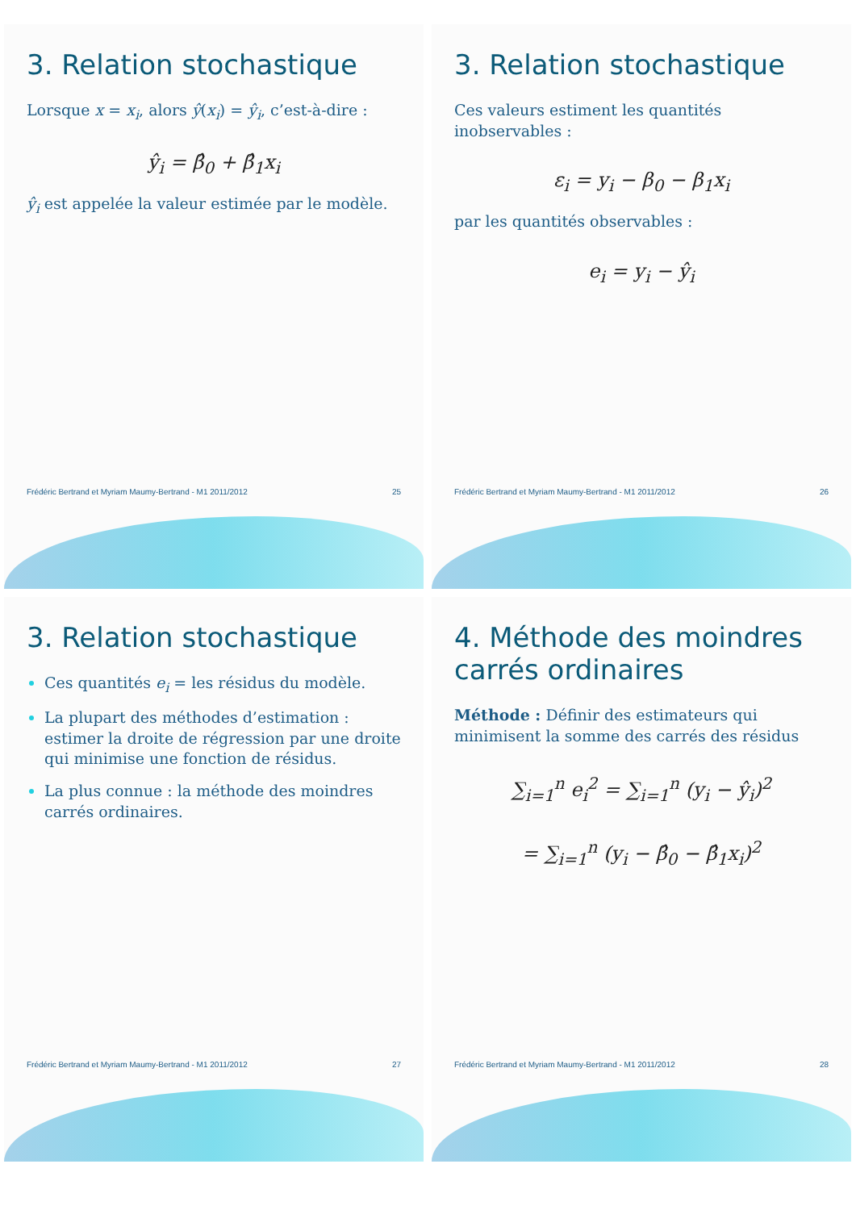3. Relation stochastique
Lorsque x = x<sub>i</sub>, alors ŷ(x<sub>i</sub>) = ŷ<sub>i</sub>, c’est-à-dire :
ŷ<sub>i</sub> = β̂<sub>0</sub> + β̂<sub>1</sub>x<sub>i</sub>
ŷ<sub>i</sub> est appelée la valeur estimée par le modèle.
Frédéric Bertrand et Myriam Maumy-Bertrand - M1 2011/2012 25
3. Relation stochastique
Ces valeurs estiment les quantités inobservables :
ε<sub>i</sub> = y<sub>i</sub> − β<sub>0</sub> − β<sub>1</sub>x<sub>i</sub>
par les quantités observables :
e<sub>i</sub> = y<sub>i</sub> − ŷ<sub>i</sub>
Frédéric Bertrand et Myriam Maumy-Bertrand - M1 2011/2012 26
3. Relation stochastique
Ces quantités e<sub>i</sub> = les résidus du modèle.
La plupart des méthodes d’estimation : estimer la droite de régression par une droite qui minimise une fonction de résidus.
La plus connue : la méthode des moindres carrés ordinaires.
Frédéric Bertrand et Myriam Maumy-Bertrand - M1 2011/2012 27
4. Méthode des moindres carrés ordinaires
Méthode : Définir des estimateurs qui minimisent la somme des carrés des résidus
∑<sub>i=1</sub><sup>n</sup> e<sub>i</sub><sup>2</sup> = ∑<sub>i=1</sub><sup>n</sup> (y<sub>i</sub> − ŷ<sub>i</sub>)<sup>2</sup>
= ∑<sub>i=1</sub><sup>n</sup> (y<sub>i</sub> − β̂<sub>0</sub> − β̂<sub>1</sub>x<sub>i</sub>)<sup>2</sup>
Frédéric Bertrand et Myriam Maumy-Bertrand - M1 2011/2012 28